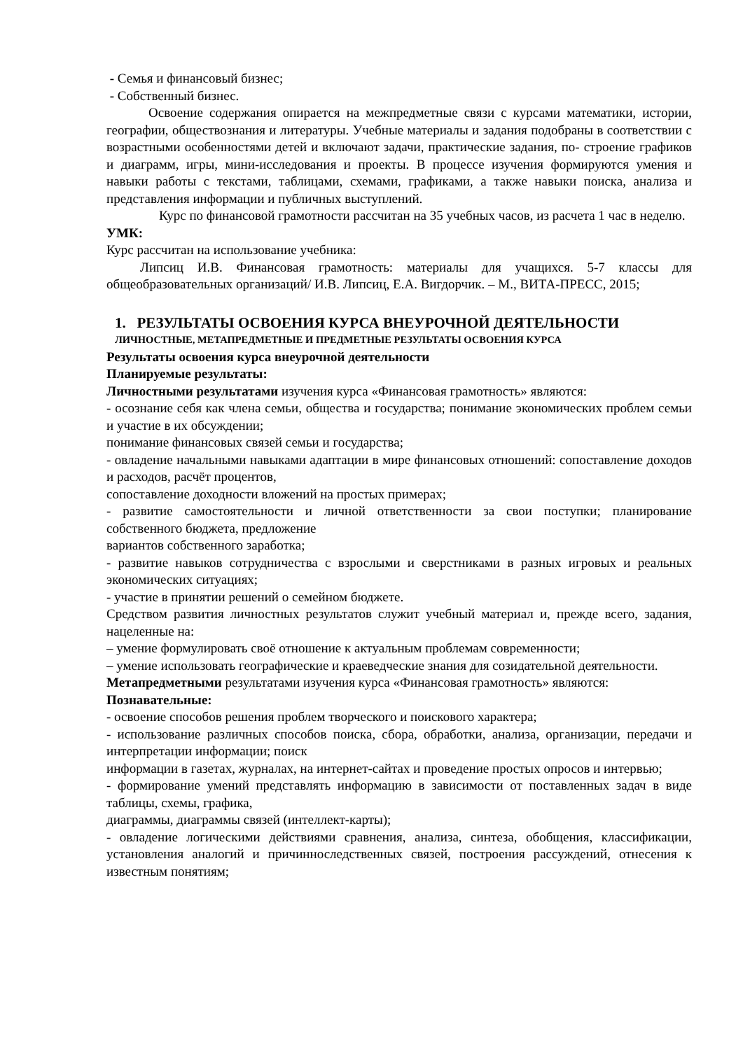- Семья и финансовый бизнес;
- Собственный бизнес.
Освоение содержания опирается на межпредметные связи с курсами математики, истории, географии, обществознания и литературы. Учебные материалы и задания подобраны в соответствии с возрастными особенностями детей и включают задачи, практические задания, по- строение графиков и диаграмм, игры, мини-исследования и проекты. В процессе изучения формируются умения и навыки работы с текстами, таблицами, схемами, графиками, а также навыки поиска, анализа и представления информации и публичных выступлений.
Курс по финансовой грамотности рассчитан на 35 учебных часов, из расчета 1 час в неделю.
УМК:
Курс рассчитан на использование учебника:
Липсиц И.В. Финансовая грамотность: материалы для учащихся. 5-7 классы для общеобразовательных организаций/ И.В. Липсиц, Е.А. Вигдорчик. – М., ВИТА-ПРЕСС, 2015;
1. РЕЗУЛЬТАТЫ ОСВОЕНИЯ КУРСА ВНЕУРОЧНОЙ ДЕЯТЕЛЬНОСТИ
ЛИЧНОСТНЫЕ, МЕТАПРЕДМЕТНЫЕ И ПРЕДМЕТНЫЕ РЕЗУЛЬТАТЫ ОСВОЕНИЯ КУРСА
Результаты освоения курса внеурочной деятельности
Планируемые результаты:
Личностными результатами изучения курса «Финансовая грамотность» являются:
- осознание себя как члена семьи, общества и государства; понимание экономических проблем семьи и участие в их обсуждении;
понимание финансовых связей семьи и государства;
- овладение начальными навыками адаптации в мире финансовых отношений: сопоставление доходов и расходов, расчёт процентов,
сопоставление доходности вложений на простых примерах;
- развитие самостоятельности и личной ответственности за свои поступки; планирование собственного бюджета, предложение
вариантов собственного заработка;
- развитие навыков сотрудничества с взрослыми и сверстниками в разных игровых и реальных экономических ситуациях;
- участие в принятии решений о семейном бюджете.
Средством развития личностных результатов служит учебный материал и, прежде всего, задания, нацеленные на:
– умение формулировать своё отношение к актуальным проблемам современности;
– умение использовать географические и краеведческие знания для созидательной деятельности.
Метапредметными результатами изучения курса «Финансовая грамотность» являются:
Познавательные:
- освоение способов решения проблем творческого и поискового характера;
- использование различных способов поиска, сбора, обработки, анализа, организации, передачи и интерпретации информации; поиск
информации в газетах, журналах, на интернет-сайтах и проведение простых опросов и интервью;
- формирование умений представлять информацию в зависимости от поставленных задач в виде таблицы, схемы, графика,
диаграммы, диаграммы связей (интеллект-карты);
- овладение логическими действиями сравнения, анализа, синтеза, обобщения, классификации, установления аналогий и причинноследственных связей, построения рассуждений, отнесения к известным понятиям;